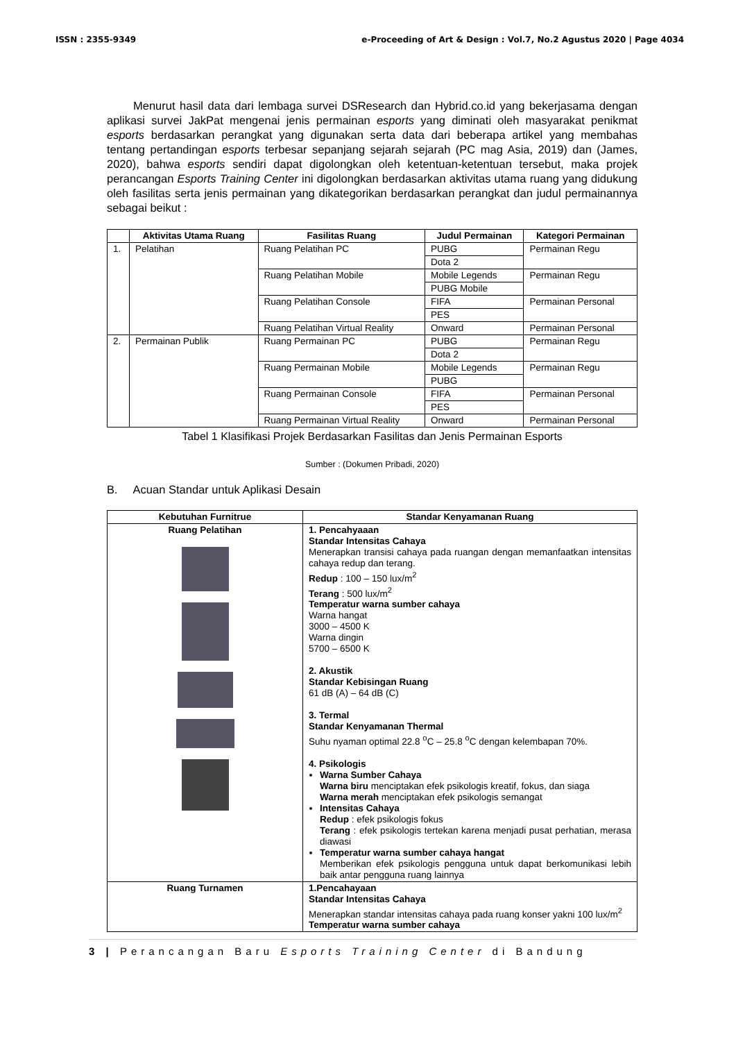ISSN : 2355-9349 e-Proceeding of Art & Design : Vol.7, No.2 Agustus 2020 | Page 4034
Menurut hasil data dari lembaga survei DSResearch dan Hybrid.co.id yang bekerjasama dengan aplikasi survei JakPat mengenai jenis permainan esports yang diminati oleh masyarakat penikmat esports berdasarkan perangkat yang digunakan serta data dari beberapa artikel yang membahas tentang pertandingan esports terbesar sepanjang sejarah sejarah (PC mag Asia, 2019) dan (James, 2020), bahwa esports sendiri dapat digolongkan oleh ketentuan-ketentuan tersebut, maka projek perancangan Esports Training Center ini digolongkan berdasarkan aktivitas utama ruang yang didukung oleh fasilitas serta jenis permainan yang dikategorikan berdasarkan perangkat dan judul permainannya sebagai beikut :
| | Aktivitas Utama Ruang | Fasilitas Ruang | Judul Permainan | Kategori Permainan |
| --- | --- | --- | --- | --- |
| 1. | Pelatihan | Ruang Pelatihan PC | PUBG | Permainan Regu |
| | | | Dota 2 | |
| | | Ruang Pelatihan Mobile | Mobile Legends | Permainan Regu |
| | | | PUBG Mobile | |
| | | Ruang Pelatihan Console | FIFA | Permainan Personal |
| | | | PES | |
| | | Ruang Pelatihan Virtual Reality | Onward | Permainan Personal |
| 2. | Permainan Publik | Ruang Permainan PC | PUBG | Permainan Regu |
| | | | Dota 2 | |
| | | Ruang Permainan Mobile | Mobile Legends | Permainan Regu |
| | | | PUBG | |
| | | Ruang Permainan Console | FIFA | Permainan Personal |
| | | | PES | |
| | | Ruang Permainan Virtual Reality | Onward | Permainan Personal |
Tabel 1 Klasifikasi Projek Berdasarkan Fasilitas dan Jenis Permainan Esports
Sumber : (Dokumen Pribadi, 2020)
B. Acuan Standar untuk Aplikasi Desain
| Kebutuhan Furnitrue | Standar Kenyamanan Ruang |
| --- | --- |
| Ruang Pelatihan | 1. Pencahyaaan Standar Intensitas Cahaya Menerapkan transisi cahaya pada ruangan dengan memanfaatkan intensitas cahaya redup dan terang. Redup : 100 – 150 lux/m<sup>2</sup> Terang : 500 lux/m<sup>2</sup> Temperatur warna sumber cahaya Warna hangat 3000 – 4500 K Warna dingin 5700 – 6500 K 2. Akustik Standar Kebisingan Ruang 61 dB (A) – 64 dB (C) 3. Termal Standar Kenyamanan Thermal Suhu nyaman optimal 22.8 <sup>o</sup>C – 25.8 <sup>o</sup>C dengan kelembapan 70%. 4. Psikologis Warna Sumber Cahaya Warna biru menciptakan efek psikologis kreatif, fokus, dan siaga Warna merah menciptakan efek psikologis semangat Intensitas Cahaya Redup : efek psikologis fokus Terang : efek psikologis tertekan karena menjadi pusat perhatian, merasa diawasi Temperatur warna sumber cahaya hangat Memberikan efek psikologis pengguna untuk dapat berkomunikasi lebih baik antar pengguna ruang lainnya |
| Ruang Turnamen | 1.Pencahayaan Standar Intensitas Cahaya Menerapkan standar intensitas cahaya pada ruang konser yakni 100 lux/m<sup>2</sup> Temperatur warna sumber cahaya |
3 | Perancangan Baru Esports Training Center di Bandung